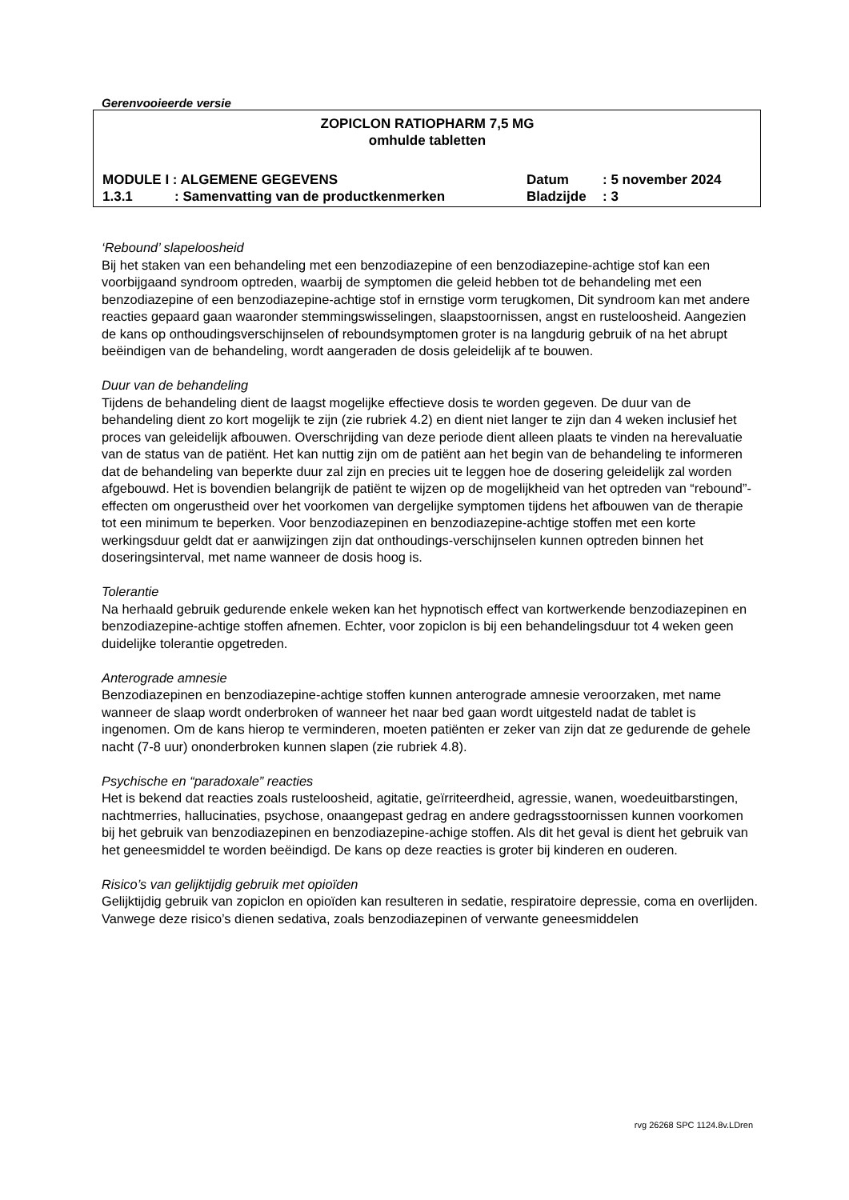Gerenvooieerde versie
ZOPICLON RATIOPHARM 7,5 MG
omhulde tabletten
MODULE I : ALGEMENE GEGEVENS Datum: 5 november 2024
1.3.1: Samenvatting van de productkenmerken Bladzijde: 3
‘Rebound’ slapeloosheid
Bij het staken van een behandeling met een benzodiazepine of een benzodiazepine-achtige stof kan een voorbijgaand syndroom optreden, waarbij de symptomen die geleid hebben tot de behandeling met een benzodiazepine of een benzodiazepine-achtige stof in ernstige vorm terugkomen, Dit syndroom kan met andere reacties gepaard gaan waaronder stemmingswisselingen, slaapstoornissen, angst en rusteloosheid. Aangezien de kans op onthoudingsverschijnselen of reboundsymptomen groter is na langdurig gebruik of na het abrupt beëindigen van de behandeling, wordt aangeraden de dosis geleidelijk af te bouwen.
Duur van de behandeling
Tijdens de behandeling dient de laagst mogelijke effectieve dosis te worden gegeven. De duur van de behandeling dient zo kort mogelijk te zijn (zie rubriek 4.2) en dient niet langer te zijn dan 4 weken inclusief het proces van geleidelijk afbouwen. Overschrijding van deze periode dient alleen plaats te vinden na herevaluatie van de status van de patiënt. Het kan nuttig zijn om de patiënt aan het begin van de behandeling te informeren dat de behandeling van beperkte duur zal zijn en precies uit te leggen hoe de dosering geleidelijk zal worden afgebouwd. Het is bovendien belangrijk de patiënt te wijzen op de mogelijkheid van het optreden van “rebound”-effecten om ongerustheid over het voorkomen van dergelijke symptomen tijdens het afbouwen van de therapie tot een minimum te beperken. Voor benzodiazepinen en benzodiazepine-achtige stoffen met een korte werkingsduur geldt dat er aanwijzingen zijn dat onthoudings-verschijnselen kunnen optreden binnen het doseringsinterval, met name wanneer de dosis hoog is.
Tolerantie
Na herhaald gebruik gedurende enkele weken kan het hypnotisch effect van kortwerkende benzodiazepinen en benzodiazepine-achtige stoffen afnemen. Echter, voor zopiclon is bij een behandelingsduur tot 4 weken geen duidelijke tolerantie opgetreden.
Anterograde amnesie
Benzodiazepinen en benzodiazepine-achtige stoffen kunnen anterograde amnesie veroorzaken, met name wanneer de slaap wordt onderbroken of wanneer het naar bed gaan wordt uitgesteld nadat de tablet is ingenomen. Om de kans hierop te verminderen, moeten patiënten er zeker van zijn dat ze gedurende de gehele nacht (7-8 uur) ononderbroken kunnen slapen (zie rubriek 4.8).
Psychische en “paradoxale” reacties
Het is bekend dat reacties zoals rusteloosheid, agitatie, geïrriteerdheid, agressie, wanen, woedeuitbarstingen, nachtmerries, hallucinaties, psychose, onaangepast gedrag en andere gedragsstoornissen kunnen voorkomen bij het gebruik van benzodiazepinen en benzodiazepine-achige stoffen. Als dit het geval is dient het gebruik van het geneesmiddel te worden beëindigd. De kans op deze reacties is groter bij kinderen en ouderen.
Risico’s van gelijktijdig gebruik met opioïden
Gelijktijdig gebruik van zopiclon en opioïden kan resulteren in sedatie, respiratoire depressie, coma en overlijden. Vanwege deze risico’s dienen sedativa, zoals benzodiazepinen of verwante geneesmiddelen
rvg 26268 SPC 1124.8v.LDren